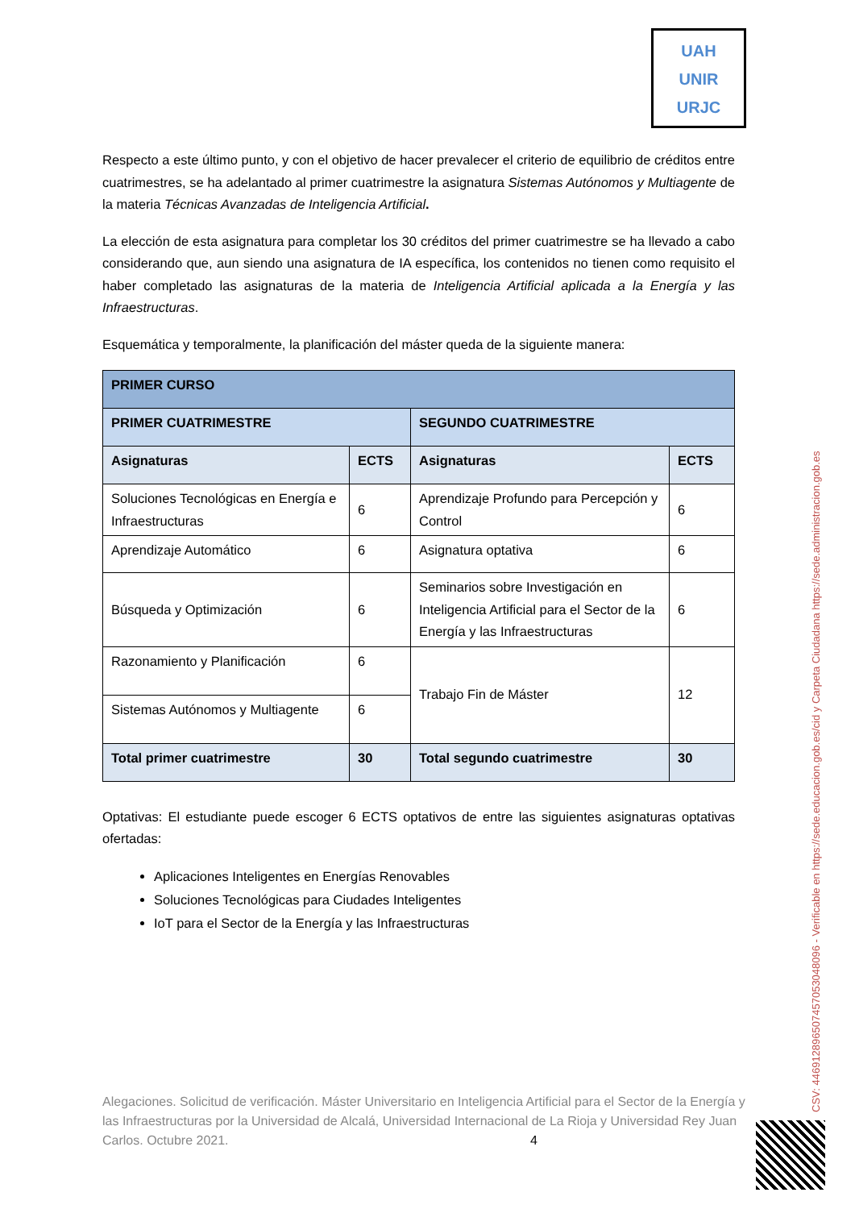UAH
UNIR
URJC
Respecto a este último punto, y con el objetivo de hacer prevalecer el criterio de equilibrio de créditos entre cuatrimestres, se ha adelantado al primer cuatrimestre la asignatura Sistemas Autónomos y Multiagente de la materia Técnicas Avanzadas de Inteligencia Artificial.
La elección de esta asignatura para completar los 30 créditos del primer cuatrimestre se ha llevado a cabo considerando que, aun siendo una asignatura de IA específica, los contenidos no tienen como requisito el haber completado las asignaturas de la materia de Inteligencia Artificial aplicada a la Energía y las Infraestructuras.
Esquemática y temporalmente, la planificación del máster queda de la siguiente manera:
| PRIMER CURSO | | | |
| --- | --- | --- | --- |
| PRIMER CUATRIMESTRE | | SEGUNDO CUATRIMESTRE | |
| Asignaturas | ECTS | Asignaturas | ECTS |
| Soluciones Tecnológicas en Energía e Infraestructuras | 6 | Aprendizaje Profundo para Percepción y Control | 6 |
| Aprendizaje Automático | 6 | Asignatura optativa | 6 |
| Búsqueda y Optimización | 6 | Seminarios sobre Investigación en Inteligencia Artificial para el Sector de la Energía y las Infraestructuras | 6 |
| Razonamiento y Planificación | 6 | Trabajo Fin de Máster | 12 |
| Sistemas Autónomos y Multiagente | 6 | | |
| Total primer cuatrimestre | 30 | Total segundo cuatrimestre | 30 |
Optativas: El estudiante puede escoger 6 ECTS optativos de entre las siguientes asignaturas optativas ofertadas:
Aplicaciones Inteligentes en Energías Renovables
Soluciones Tecnológicas para Ciudades Inteligentes
IoT para el Sector de la Energía y las Infraestructuras
Alegaciones. Solicitud de verificación. Máster Universitario en Inteligencia Artificial para el Sector de la Energía y las Infraestructuras por la Universidad de Alcalá, Universidad Internacional de La Rioja y Universidad Rey Juan Carlos. Octubre 2021. 4
CSV: 446912896507457053048096 - Verificable en https://sede.educacion.gob.es/cid y Carpeta Ciudadana https://sede.administracion.gob.es